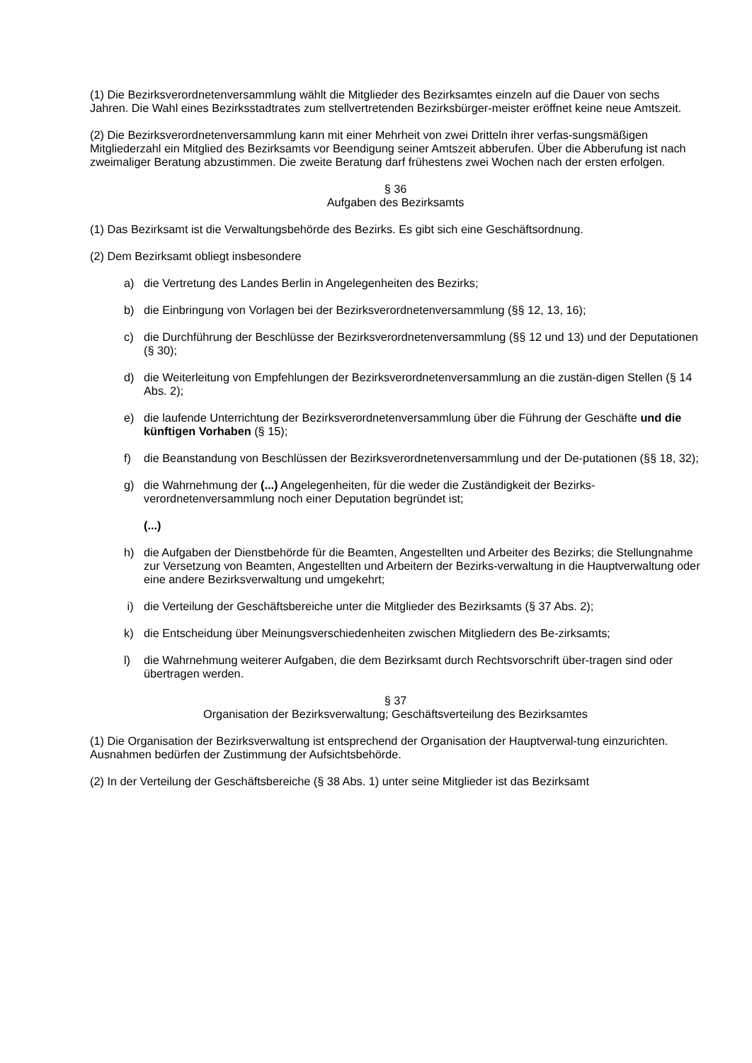(1) Die Bezirksverordnetenversammlung wählt die Mitglieder des Bezirksamtes einzeln auf die Dauer von sechs Jahren. Die Wahl eines Bezirksstadtrates zum stellvertretenden Bezirksbürger-meister eröffnet keine neue Amtszeit.
(2) Die Bezirksverordnetenversammlung kann mit einer Mehrheit von zwei Dritteln ihrer verfas-sungsmäßigen Mitgliederzahl ein Mitglied des Bezirksamts vor Beendigung seiner Amtszeit abberufen. Über die Abberufung ist nach zweimaliger Beratung abzustimmen. Die zweite Beratung darf frühestens zwei Wochen nach der ersten erfolgen.
§ 36
Aufgaben des Bezirksamts
(1) Das Bezirksamt ist die Verwaltungsbehörde des Bezirks. Es gibt sich eine Geschäftsordnung.
(2) Dem Bezirksamt obliegt insbesondere
a) die Vertretung des Landes Berlin in Angelegenheiten des Bezirks;
b) die Einbringung von Vorlagen bei der Bezirksverordnetenversammlung (§§ 12, 13, 16);
c) die Durchführung der Beschlüsse der Bezirksverordnetenversammlung (§§ 12 und 13) und der Deputationen (§ 30);
d) die Weiterleitung von Empfehlungen der Bezirksverordnetenversammlung an die zustän-digen Stellen (§ 14 Abs. 2);
e) die laufende Unterrichtung der Bezirksverordnetenversammlung über die Führung der Geschäfte und die künftigen Vorhaben (§ 15);
f) die Beanstandung von Beschlüssen der Bezirksverordnetenversammlung und der De-putationen (§§ 18, 32);
g) die Wahrnehmung der (...) Angelegenheiten, für die weder die Zuständigkeit der Bezirks-verordnetenversammlung noch einer Deputation begründet ist;
(...)
h) die Aufgaben der Dienstbehörde für die Beamten, Angestellten und Arbeiter des Bezirks; die Stellungnahme zur Versetzung von Beamten, Angestellten und Arbeitern der Bezirks-verwaltung in die Hauptverwaltung oder eine andere Bezirksverwaltung und umgekehrt;
i) die Verteilung der Geschäftsbereiche unter die Mitglieder des Bezirksamts (§ 37 Abs. 2);
k) die Entscheidung über Meinungsverschiedenheiten zwischen Mitgliedern des Be-zirksamts;
l) die Wahrnehmung weiterer Aufgaben, die dem Bezirksamt durch Rechtsvorschrift über-tragen sind oder übertragen werden.
§ 37
Organisation der Bezirksverwaltung; Geschäftsverteilung des Bezirksamtes
(1) Die Organisation der Bezirksverwaltung ist entsprechend der Organisation der Hauptverwal-tung einzurichten. Ausnahmen bedürfen der Zustimmung der Aufsichtsbehörde.
(2) In der Verteilung der Geschäftsbereiche (§ 38 Abs. 1) unter seine Mitglieder ist das Bezirksamt